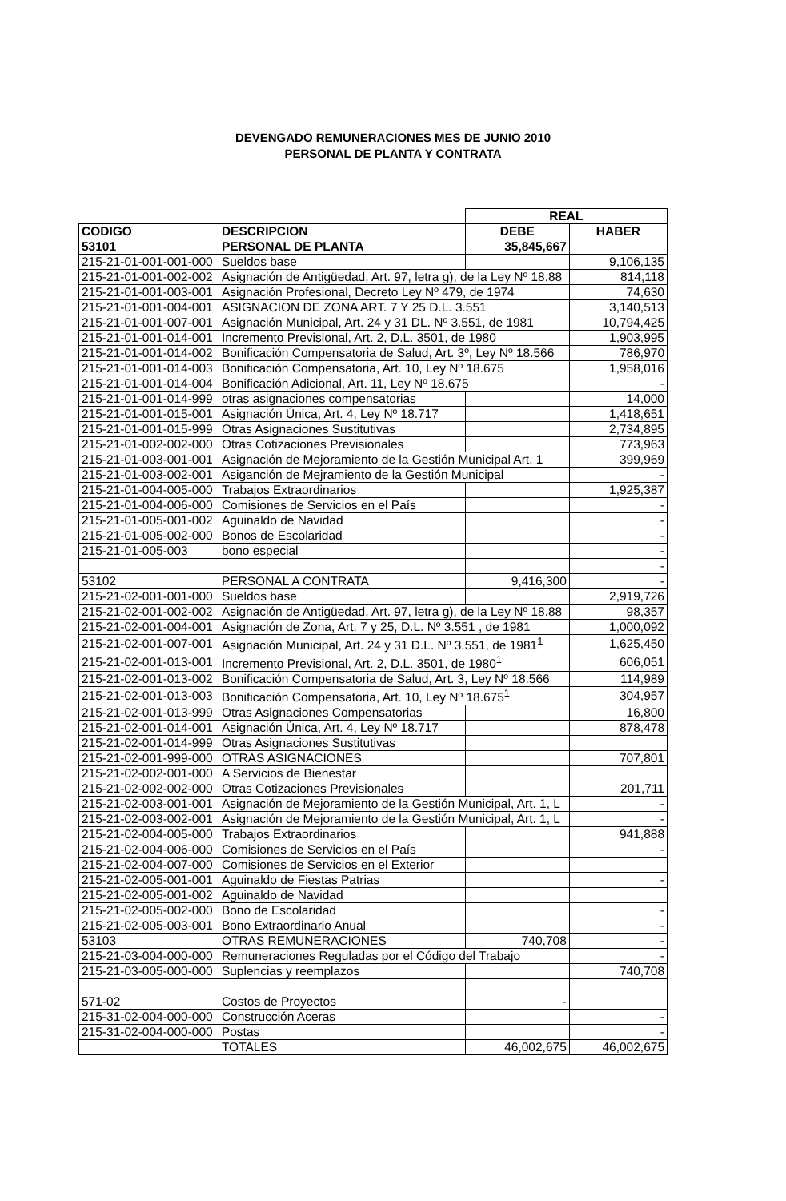DEVENGADO REMUNERACIONES MES DE JUNIO 2010
PERSONAL DE PLANTA Y CONTRATA
| | | REAL | |
| CODIGO | DESCRIPCION | DEBE | HABER |
| 53101 | PERSONAL DE PLANTA | 35,845,667 | |
| 215-21-01-001-001-000 | Sueldos base | | 9,106,135 |
| 215-21-01-001-002-002 | Asignación de Antigüedad, Art. 97, letra g), de la Ley Nº 18.88 | | 814,118 |
| 215-21-01-001-003-001 | Asignación Profesional, Decreto Ley Nº 479, de 1974 | | 74,630 |
| 215-21-01-001-004-001 | ASIGNACION DE ZONA ART. 7 Y 25 D.L. 3.551 | | 3,140,513 |
| 215-21-01-001-007-001 | Asignación Municipal, Art. 24 y 31 DL. Nº 3.551, de 1981 | | 10,794,425 |
| 215-21-01-001-014-001 | Incremento Previsional, Art. 2, D.L. 3501, de 1980 | | 1,903,995 |
| 215-21-01-001-014-002 | Bonificación Compensatoria de Salud, Art. 3º, Ley Nº 18.566 | | 786,970 |
| 215-21-01-001-014-003 | Bonificación Compensatoria, Art. 10, Ley Nº 18.675 | | 1,958,016 |
| 215-21-01-001-014-004 | Bonificación Adicional, Art. 11, Ley Nº 18.675 | | - |
| 215-21-01-001-014-999 | otras asignaciones compensatorias | | 14,000 |
| 215-21-01-001-015-001 | Asignación Única, Art. 4, Ley Nº 18.717 | | 1,418,651 |
| 215-21-01-001-015-999 | Otras Asignaciones Sustitutivas | | 2,734,895 |
| 215-21-01-002-002-000 | Otras Cotizaciones Previsionales | | 773,963 |
| 215-21-01-003-001-001 | Asignación de Mejoramiento de la Gestión Municipal Art. 1 | | 399,969 |
| 215-21-01-003-002-001 | Asiganción de Mejramiento de la Gestión Municipal | | - |
| 215-21-01-004-005-000 | Trabajos Extraordinarios | | 1,925,387 |
| 215-21-01-004-006-000 | Comisiones de Servicios en el País | | - |
| 215-21-01-005-001-002 | Aguinaldo de Navidad | | - |
| 215-21-01-005-002-000 | Bonos de Escolaridad | | - |
| 215-21-01-005-003 | bono especial | | - |
| | | | - |
| 53102 | PERSONAL A CONTRATA | 9,416,300 | - |
| 215-21-02-001-001-000 | Sueldos base | | 2,919,726 |
| 215-21-02-001-002-002 | Asignación de Antigüedad, Art. 97, letra g), de la Ley Nº 18.88 | | 98,357 |
| 215-21-02-001-004-001 | Asignación de Zona, Art. 7 y 25, D.L. Nº 3.551 , de 1981 | | 1,000,092 |
| 215-21-02-001-007-001 | Asignación Municipal, Art. 24 y 31 D.L. Nº 3.551, de 1981<sup>1</sup> | | 1,625,450 |
| 215-21-02-001-013-001 | Incremento Previsional, Art. 2, D.L. 3501, de 1980<sup>1</sup> | | 606,051 |
| 215-21-02-001-013-002 | Bonificación Compensatoria de Salud, Art. 3, Ley Nº 18.566 | | 114,989 |
| 215-21-02-001-013-003 | Bonificación Compensatoria, Art. 10, Ley Nº 18.675<sup>1</sup> | | 304,957 |
| 215-21-02-001-013-999 | Otras Asignaciones Compensatorias | | 16,800 |
| 215-21-02-001-014-001 | Asignación Única, Art. 4, Ley Nº 18.717 | | 878,478 |
| 215-21-02-001-014-999 | Otras Asignaciones Sustitutivas | | |
| 215-21-02-001-999-000 | OTRAS ASIGNACIONES | | 707,801 |
| 215-21-02-002-001-000 | A Servicios de Bienestar | | |
| 215-21-02-002-002-000 | Otras Cotizaciones Previsionales | | 201,711 |
| 215-21-02-003-001-001 | Asignación de Mejoramiento de la Gestión Municipal, Art. 1, L | | - |
| 215-21-02-003-002-001 | Asignación de Mejoramiento de la Gestión Municipal, Art. 1, L | | - |
| 215-21-02-004-005-000 | Trabajos Extraordinarios | | 941,888 |
| 215-21-02-004-006-000 | Comisiones de Servicios en el País | | - |
| 215-21-02-004-007-000 | Comisiones de Servicios en el Exterior | | |
| 215-21-02-005-001-001 | Aguinaldo de Fiestas Patrias | | - |
| 215-21-02-005-001-002 | Aguinaldo de Navidad | | |
| 215-21-02-005-002-000 | Bono de Escolaridad | | - |
| 215-21-02-005-003-001 | Bono Extraordinario Anual | | - |
| 53103 | OTRAS REMUNERACIONES | 740,708 | - |
| 215-21-03-004-000-000 | Remuneraciones Reguladas por el Código del Trabajo | | - |
| 215-21-03-005-000-000 | Suplencias y reemplazos | | 740,708 |
| 571-02 | Costos de Proyectos | - | |
| 215-31-02-004-000-000 | Construcción Aceras | | - |
| 215-31-02-004-000-000 | Postas | | - |
| | TOTALES | 46,002,675 | 46,002,675 |